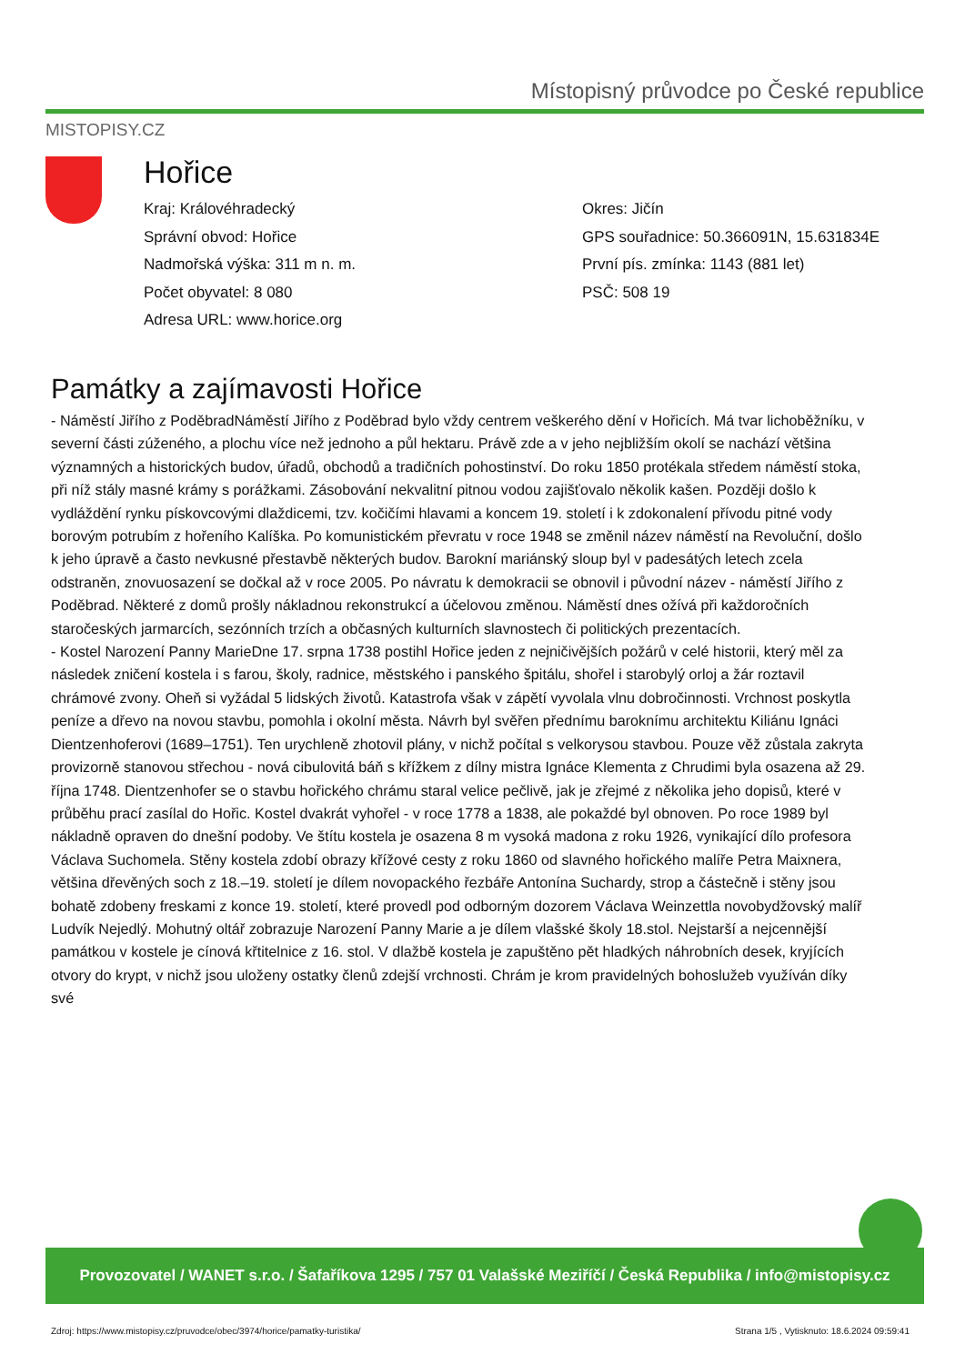Místopisný průvodce po České republice
MISTOPISY.CZ
Hořice
Kraj: Královéhradecký
Okres: Jičín
Správní obvod: Hořice
GPS souřadnice: 50.366091N, 15.631834E
Nadmořská výška: 311 m n. m.
První pís. zmínka: 1143 (881 let)
Počet obyvatel: 8 080
PSČ: 508 19
Adresa URL: www.horice.org
Památky a zajímavosti Hořice
- Náměstí Jiřího z PoděbradNáměstí Jiřího z Poděbrad bylo vždy centrem veškerého dění v Hořicích. Má tvar lichoběžníku, v severní části zúženého, a plochu více než jednoho a půl hektaru. Právě zde a v jeho nejbližším okolí se nachází většina významných a historických budov, úřadů, obchodů a tradičních pohostinství. Do roku 1850 protékala středem náměstí stoka, při níž stály masné krámy s porážkami. Zásobování nekvalitní pitnou vodou zajišťovalo několik kašen. Později došlo k vydláždění rynku pískovcovými dlaždicemi, tzv. kočičími hlavami a koncem 19. století i k zdokonalení přívodu pitné vody borovým potrubím z hořeního Kalíška. Po komunistickém převratu v roce 1948 se změnil název náměstí na Revoluční, došlo k jeho úpravě a často nevkusné přestavbě některých budov. Barokní mariánský sloup byl v padesátých letech zcela odstraněn, znovuosazení se dočkal až v roce 2005. Po návratu k demokracii se obnovil i původní název - náměstí Jiřího z Poděbrad. Některé z domů prošly nákladnou rekonstrukcí a účelovou změnou. Náměstí dnes ožívá při každoročních staročeských jarmarcích, sezónních trzích a občasných kulturních slavnostech či politických prezentacích.
- Kostel Narození Panny MarieDne 17. srpna 1738 postihl Hořice jeden z nejničivějších požárů v celé historii, který měl za následek zničení kostela i s farou, školy, radnice, městského i panského špitálu, shořel i starobylý orloj a žár roztavil chrámové zvony. Oheň si vyžádal 5 lidských životů. Katastrofa však v zápětí vyvolala vlnu dobročinnosti. Vrchnost poskytla peníze a dřevo na novou stavbu, pomohla i okolní města. Návrh byl svěřen přednímu baroknímu architektu Kiliánu Ignáci Dientzenhoferovi (1689–1751). Ten urychleně zhotovil plány, v nichž počítal s velkorysou stavbou. Pouze věž zůstala zakryta provizorně stanovou střechou - nová cibulovitá báň s křížkem z dílny mistra Ignáce Klementa z Chrudimi byla osazena až 29. října 1748. Dientzenhofer se o stavbu hořického chrámu staral velice pečlivě, jak je zřejmé z několika jeho dopisů, které v průběhu prací zasílal do Hořic. Kostel dvakrát vyhořel - v roce 1778 a 1838, ale pokaždé byl obnoven. Po roce 1989 byl nákladně opraven do dnešní podoby. Ve štítu kostela je osazena 8 m vysoká madona z roku 1926, vynikající dílo profesora Václava Suchomela. Stěny kostela zdobí obrazy křížové cesty z roku 1860 od slavného hořického malíře Petra Maixnera, většina dřevěných soch z 18.–19. století je dílem novopackého řezbáře Antonína Suchardy, strop a částečně i stěny jsou bohatě zdobeny freskami z konce 19. století, které provedl pod odborným dozorem Václava Weinzettla novobydžovský malíř Ludvík Nejedlý. Mohutný oltář zobrazuje Narození Panny Marie a je dílem vlašské školy 18.stol. Nejstarší a nejcennější památkou v kostele je cínová křtitelnice z 16. stol. V dlažbě kostela je zapuštěno pět hladkých náhrobních desek, kryjících otvory do krypt, v nichž jsou uloženy ostatky členů zdejší vrchnosti. Chrám je krom pravidelných bohoslužeb využíván díky své
Provozovatel / WANET s.r.o. / Šafaříkova 1295 / 757 01 Valašské Meziříčí / Česká Republika / info@mistopisy.cz
Zdroj: https://www.mistopisy.cz/pruvodce/obec/3974/horice/pamatky-turistika/ Strana 1/5 , Vytisknuto: 18.6.2024 09:59:41